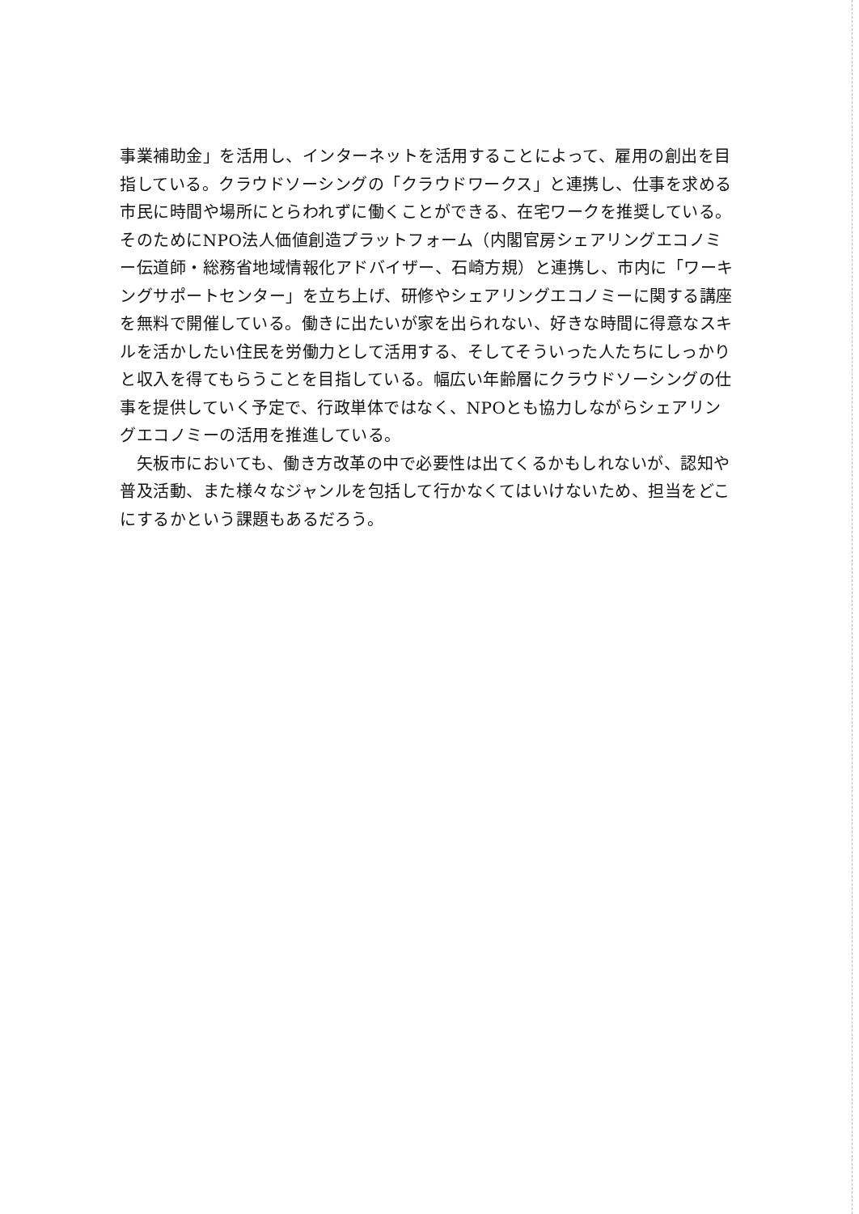事業補助金」を活用し、インターネットを活用することによって、雇用の創出を目指している。クラウドソーシングの「クラウドワークス」と連携し、仕事を求める市民に時間や場所にとらわれずに働くことができる、在宅ワークを推奨している。そのためにNPO法人価値創造プラットフォーム（内閣官房シェアリングエコノミー伝道師・総務省地域情報化アドバイザー、石崎方規）と連携し、市内に「ワーキングサポートセンター」を立ち上げ、研修やシェアリングエコノミーに関する講座を無料で開催している。働きに出たいが家を出られない、好きな時間に得意なスキルを活かしたい住民を労働力として活用する、そしてそういった人たちにしっかりと収入を得てもらうことを目指している。幅広い年齢層にクラウドソーシングの仕事を提供していく予定で、行政単体ではなく、NPOとも協力しながらシェアリングエコノミーの活用を推進している。
　矢板市においても、働き方改革の中で必要性は出てくるかもしれないが、認知や普及活動、また様々なジャンルを包括して行かなくてはいけないため、担当をどこにするかという課題もあるだろう。